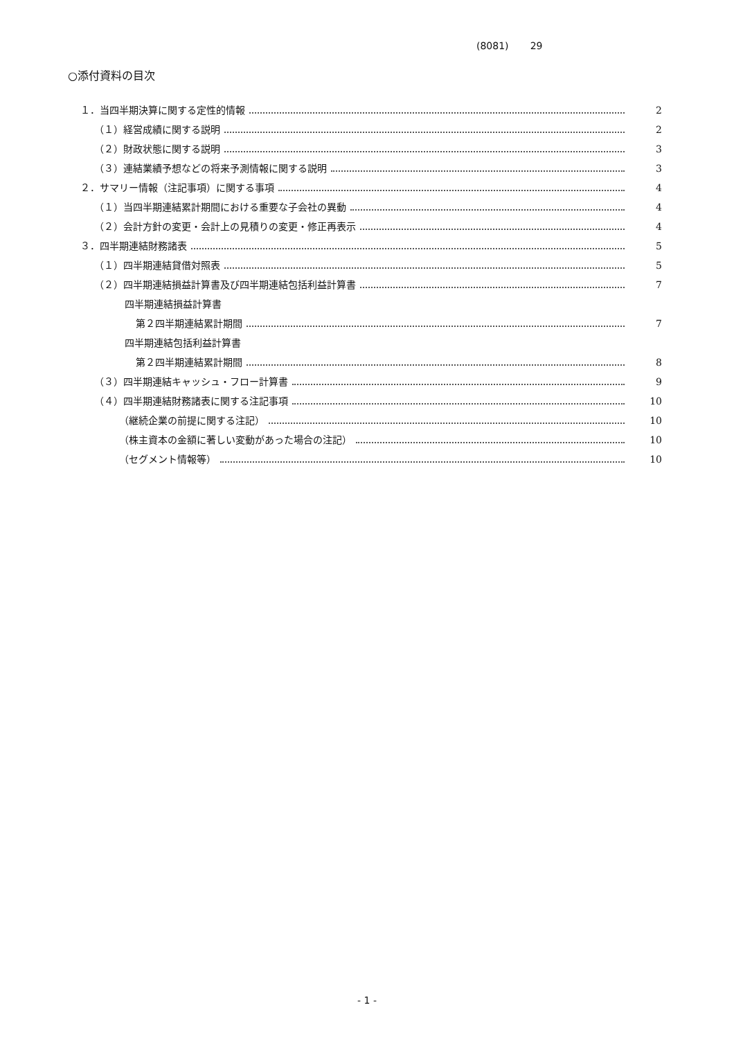(8081) 29
○添付資料の目次
１．当四半期決算に関する定性的情報 2
（１）経営成績に関する説明 2
（２）財政状態に関する説明 3
（３）連結業績予想などの将来予測情報に関する説明 3
２．サマリー情報（注記事項）に関する事項 4
（１）当四半期連結累計期間における重要な子会社の異動 4
（２）会計方針の変更・会計上の見積りの変更・修正再表示 4
３．四半期連結財務諸表 5
（１）四半期連結貸借対照表 5
（２）四半期連結損益計算書及び四半期連結包括利益計算書 7
四半期連結損益計算書
第２四半期連結累計期間 7
四半期連結包括利益計算書
第２四半期連結累計期間 8
（３）四半期連結キャッシュ・フロー計算書 9
（４）四半期連結財務諸表に関する注記事項 10
（継続企業の前提に関する注記） 10
（株主資本の金額に著しい変動があった場合の注記） 10
（セグメント情報等） 10
- 1 -